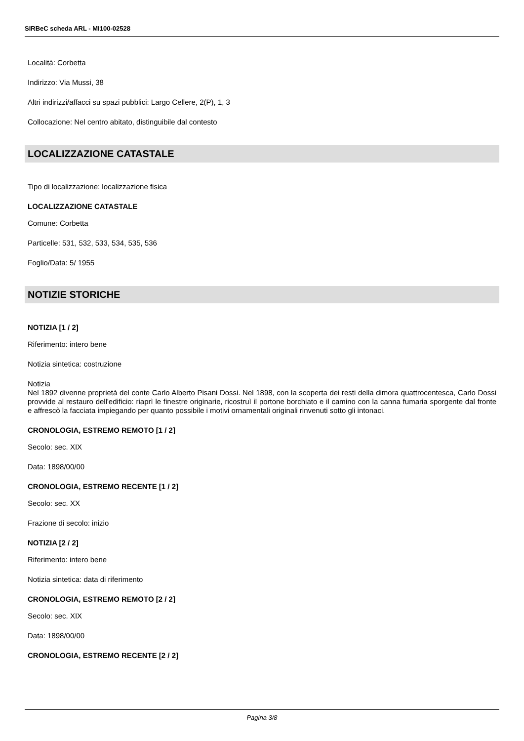SIRBeC scheda ARL - MI100-02528
Località: Corbetta
Indirizzo: Via Mussi, 38
Altri indirizzi/affacci su spazi pubblici: Largo Cellere, 2(P), 1, 3
Collocazione: Nel centro abitato, distinguibile dal contesto
LOCALIZZAZIONE CATASTALE
Tipo di localizzazione: localizzazione fisica
LOCALIZZAZIONE CATASTALE
Comune: Corbetta
Particelle: 531, 532, 533, 534, 535, 536
Foglio/Data: 5/ 1955
NOTIZIE STORICHE
NOTIZIA [1 / 2]
Riferimento: intero bene
Notizia sintetica: costruzione
Notizia
Nel 1892 divenne proprietà del conte Carlo Alberto Pisani Dossi. Nel 1898, con la scoperta dei resti della dimora quattrocentesca, Carlo Dossi provvide al restauro dell'edificio: riaprì le finestre originarie, ricostruì il portone borchiato e il camino con la canna fumaria sporgente dal fronte e affrescò la facciata impiegando per quanto possibile i motivi ornamentali originali rinvenuti sotto gli intonaci.
CRONOLOGIA, ESTREMO REMOTO [1 / 2]
Secolo: sec. XIX
Data: 1898/00/00
CRONOLOGIA, ESTREMO RECENTE [1 / 2]
Secolo: sec. XX
Frazione di secolo: inizio
NOTIZIA [2 / 2]
Riferimento: intero bene
Notizia sintetica: data di riferimento
CRONOLOGIA, ESTREMO REMOTO [2 / 2]
Secolo: sec. XIX
Data: 1898/00/00
CRONOLOGIA, ESTREMO RECENTE [2 / 2]
Pagina 3/8